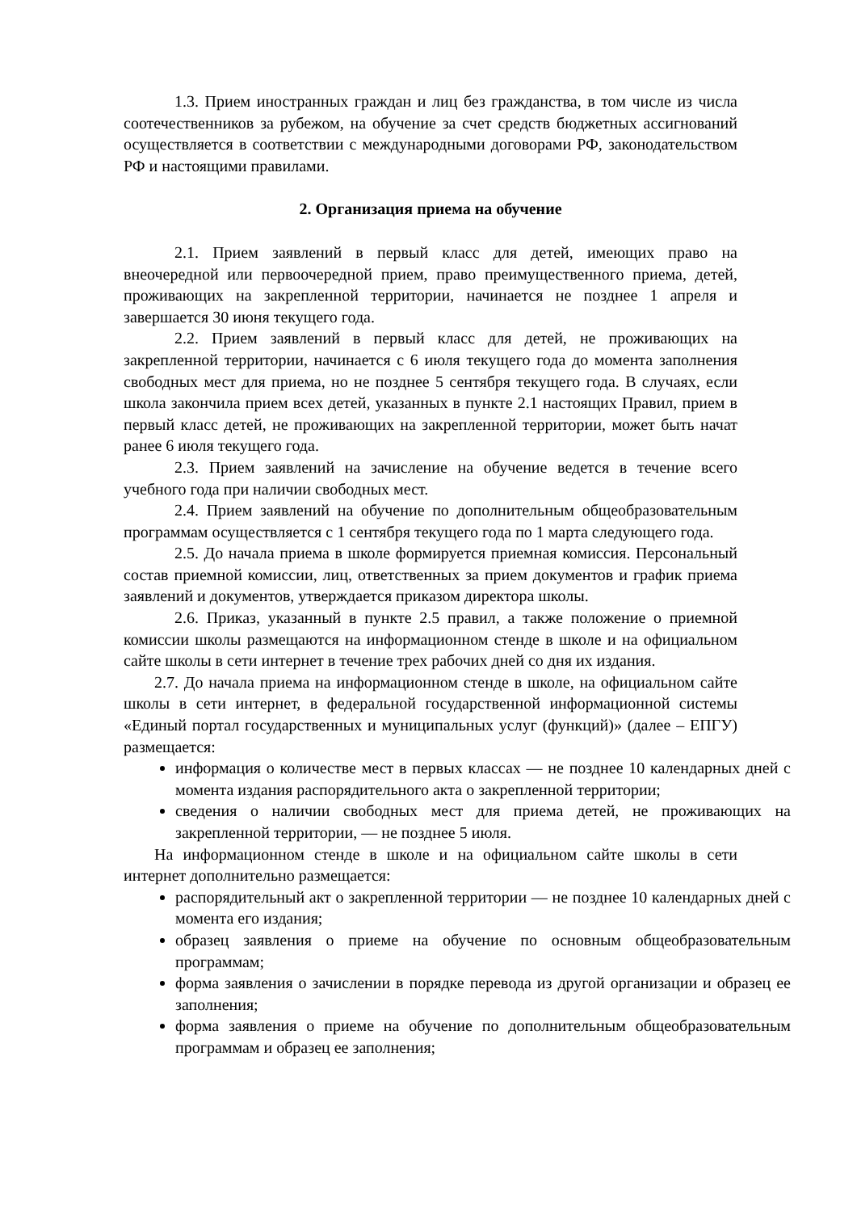1.3. Прием иностранных граждан и лиц без гражданства, в том числе из числа соотечественников за рубежом, на обучение за счет средств бюджетных ассигнований осуществляется в соответствии с международными договорами РФ, законодательством РФ и настоящими правилами.
2. Организация приема на обучение
2.1. Прием заявлений в первый класс для детей, имеющих право на внеочередной или первоочередной прием, право преимущественного приема, детей, проживающих на закрепленной территории, начинается не позднее 1 апреля и завершается 30 июня текущего года.
2.2. Прием заявлений в первый класс для детей, не проживающих на закрепленной территории, начинается с 6 июля текущего года до момента заполнения свободных мест для приема, но не позднее 5 сентября текущего года. В случаях, если школа закончила прием всех детей, указанных в пункте 2.1 настоящих Правил, прием в первый класс детей, не проживающих на закрепленной территории, может быть начат ранее 6 июля текущего года.
2.3. Прием заявлений на зачисление на обучение ведется в течение всего учебного года при наличии свободных мест.
2.4. Прием заявлений на обучение по дополнительным общеобразовательным программам осуществляется с 1 сентября текущего года по 1 марта следующего года.
2.5. До начала приема в школе формируется приемная комиссия. Персональный состав приемной комиссии, лиц, ответственных за прием документов и график приема заявлений и документов, утверждается приказом директора школы.
2.6. Приказ, указанный в пункте 2.5 правил, а также положение о приемной комиссии школы размещаются на информационном стенде в школе и на официальном сайте школы в сети интернет в течение трех рабочих дней со дня их издания.
2.7. До начала приема на информационном стенде в школе, на официальном сайте школы в сети интернет, в федеральной государственной информационной системы «Единый портал государственных и муниципальных услуг (функций)» (далее – ЕПГУ) размещается:
информация о количестве мест в первых классах — не позднее 10 календарных дней с момента издания распорядительного акта о закрепленной территории;
сведения о наличии свободных мест для приема детей, не проживающих на закрепленной территории, — не позднее 5 июля.
На информационном стенде в школе и на официальном сайте школы в сети интернет дополнительно размещается:
распорядительный акт о закрепленной территории — не позднее 10 календарных дней с момента его издания;
образец заявления о приеме на обучение по основным общеобразовательным программам;
форма заявления о зачислении в порядке перевода из другой организации и образец ее заполнения;
форма заявления о приеме на обучение по дополнительным общеобразовательным программам и образец ее заполнения;